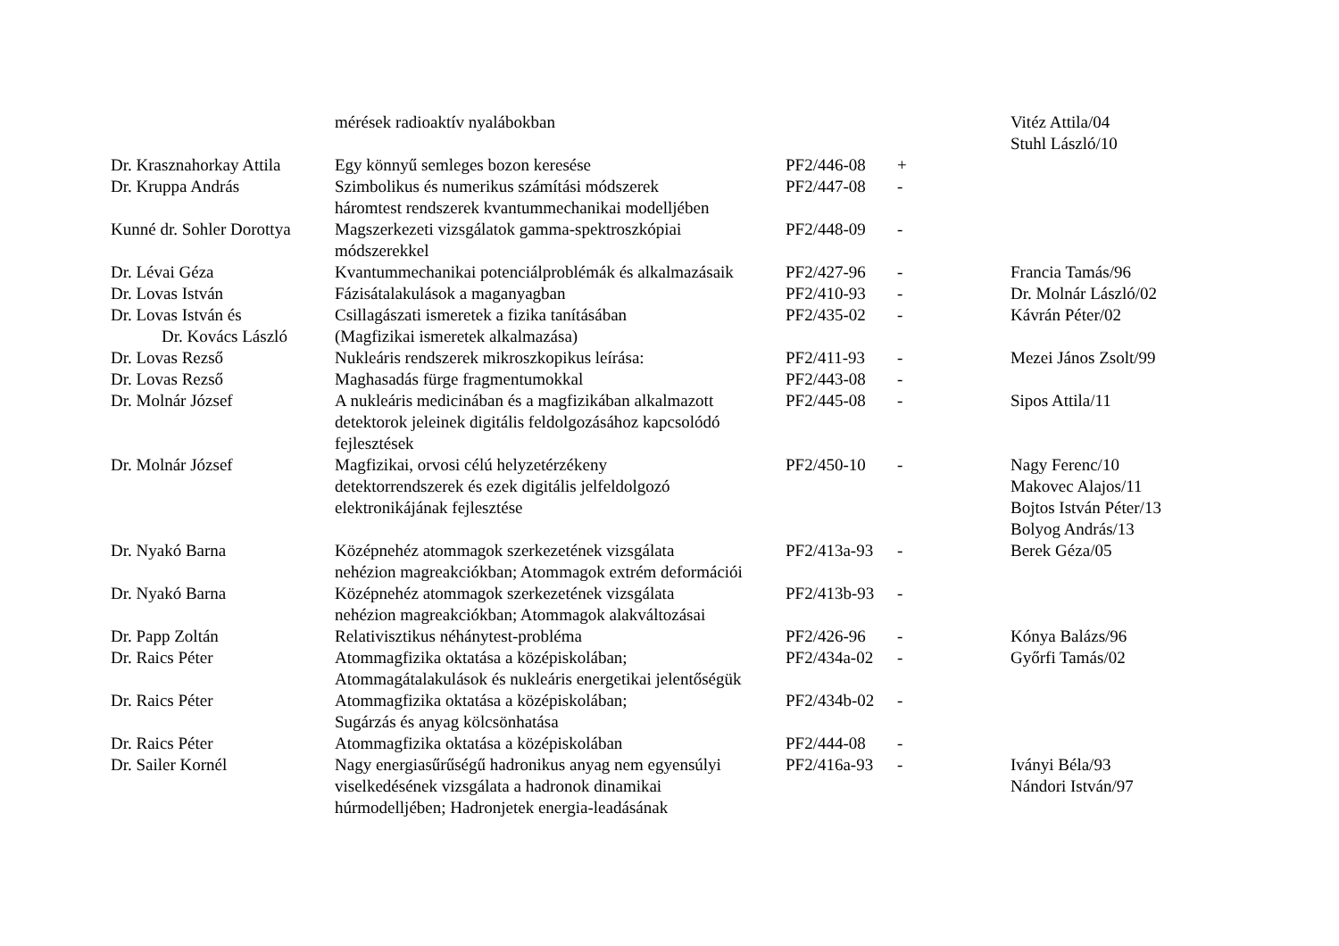| | mérések radioaktív nyalábokban | | | Vitéz Attila/04 Stuhl László/10 |
| Dr. Krasznahorkay Attila | Egy könnyű semleges bozon keresése | PF2/446-08 | + | |
| Dr. Kruppa András | Szimbolikus és numerikus számítási módszerek háromtest rendszerek kvantummechanikai modelljében | PF2/447-08 | - | |
| Kunné dr. Sohler Dorottya | Magszerkezeti vizsgálatok gamma-spektroszkópiai módszerekkel | PF2/448-09 | - | |
| Dr. Lévai Géza | Kvantummechanikai potenciálproblémák és alkalmazásaik | PF2/427-96 | - | Francia Tamás/96 |
| Dr. Lovas István | Fázisátalakulások a maganyagban | PF2/410-93 | - | Dr. Molnár László/02 |
| Dr. Lovas István és Dr. Kovács László | Csillagászati ismeretek a fizika tanításában (Magfizikai ismeretek alkalmazása) | PF2/435-02 | - | Kávrán Péter/02 |
| Dr. Lovas Rezső | Nukleáris rendszerek mikroszkopikus leírása: | PF2/411-93 | - | Mezei János Zsolt/99 |
| Dr. Lovas Rezső | Maghasadás fürge fragmentumokkal | PF2/443-08 | - | |
| Dr. Molnár József | A nukleáris medicinában és a magfizikában alkalmazott detektorok jeleinek digitális feldolgozásához kapcsolódó fejlesztések | PF2/445-08 | - | Sipos Attila/11 |
| Dr. Molnár József | Magfizikai, orvosi célú helyzetérzékeny detektorrendszerek és ezek digitális jelfeldolgozó elektronikájának fejlesztése | PF2/450-10 | - | Nagy Ferenc/10 Makovec Alajos/11 Bojtos István Péter/13 Bolyog András/13 |
| Dr. Nyakó Barna | Középnehéz atommagok szerkezetének vizsgálata nehézion magreakciókban; Atommagok extrém deformációi | PF2/413a-93 | - | Berek Géza/05 |
| Dr. Nyakó Barna | Középnehéz atommagok szerkezetének vizsgálata nehézion magreakciókban; Atommagok alakváltozásai | PF2/413b-93 | - | |
| Dr. Papp Zoltán | Relativisztikus néhánytest-probléma | PF2/426-96 | - | Kónya Balázs/96 |
| Dr. Raics Péter | Atommagfizika oktatása a középiskolában; Atommagátalakulások és nukleáris energetikai jelentőségük | PF2/434a-02 | - | Győrfi Tamás/02 |
| Dr. Raics Péter | Atommagfizika oktatása a középiskolában; Sugárzás és anyag kölcsönhatása | PF2/434b-02 | - | |
| Dr. Raics Péter | Atommagfizika oktatása a középiskolában | PF2/444-08 | - | |
| Dr. Sailer Kornél | Nagy energiasűrűségű hadronikus anyag nem egyensúlyi viselkedésének vizsgálata a hadronok dinamikai húrmodelljében; Hadronjetek energia-leadásának | PF2/416a-93 | - | Iványi Béla/93 Nándori István/97 |